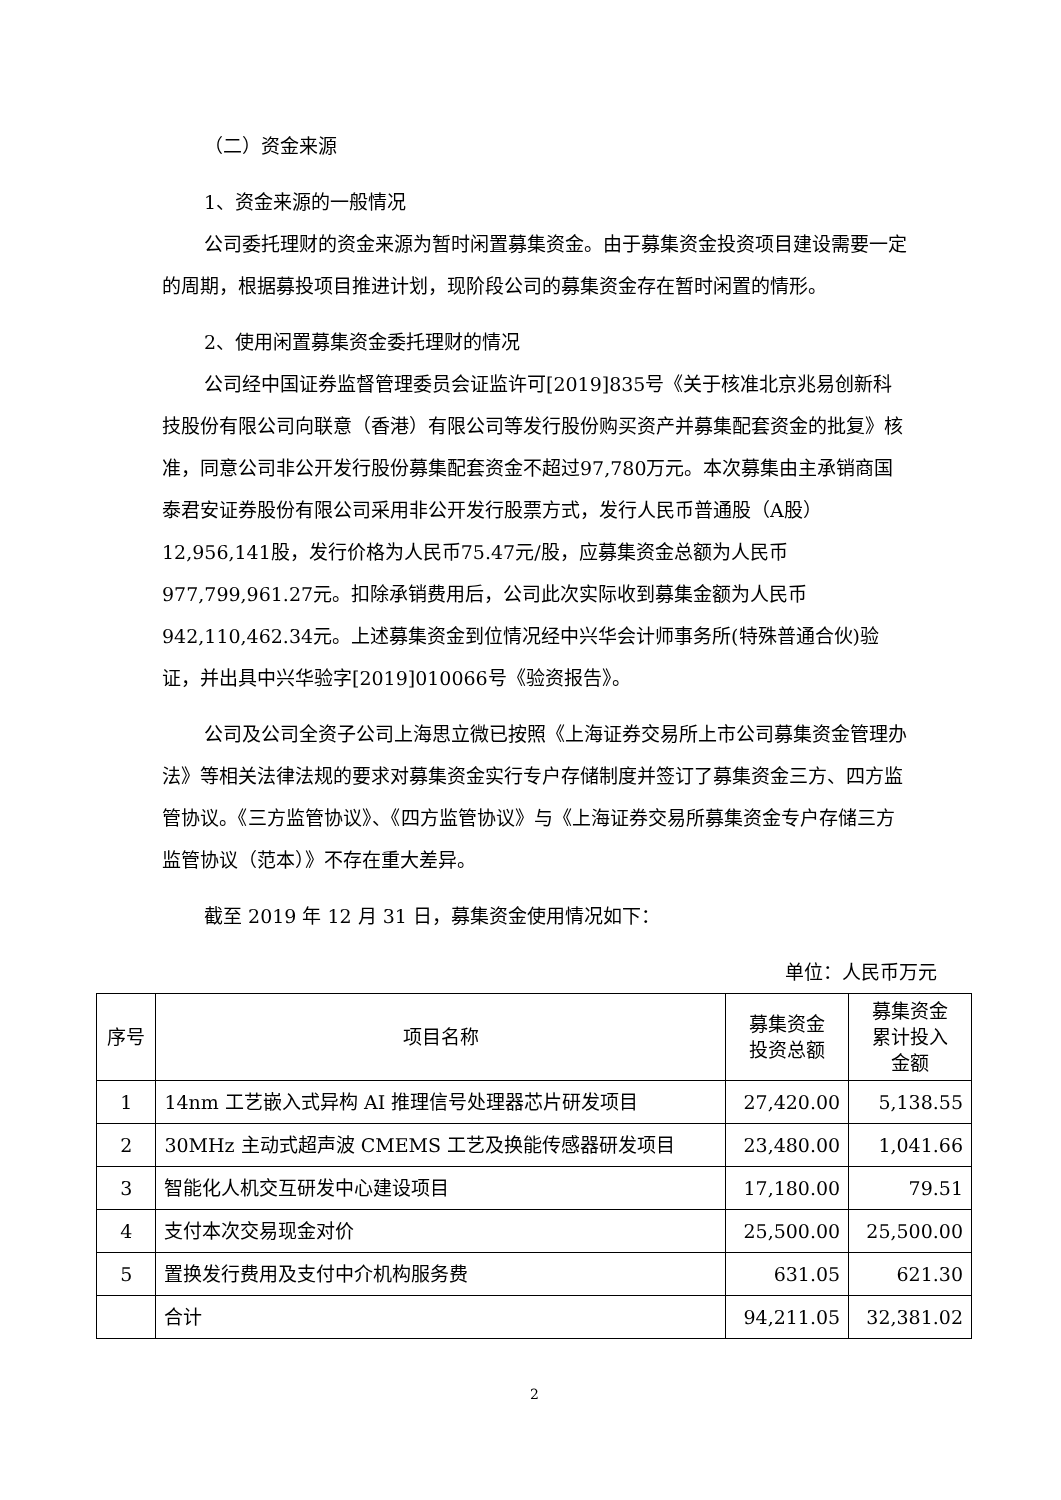（二）资金来源
1、资金来源的一般情况
公司委托理财的资金来源为暂时闲置募集资金。由于募集资金投资项目建设需要一定的周期，根据募投项目推进计划，现阶段公司的募集资金存在暂时闲置的情形。
2、使用闲置募集资金委托理财的情况
公司经中国证券监督管理委员会证监许可[2019]835号《关于核准北京兆易创新科技股份有限公司向联意（香港）有限公司等发行股份购买资产并募集配套资金的批复》核准，同意公司非公开发行股份募集配套资金不超过97,780万元。本次募集由主承销商国泰君安证券股份有限公司采用非公开发行股票方式，发行人民币普通股（A股）12,956,141股，发行价格为人民币75.47元/股，应募集资金总额为人民币977,799,961.27元。扣除承销费用后，公司此次实际收到募集金额为人民币942,110,462.34元。上述募集资金到位情况经中兴华会计师事务所(特殊普通合伙)验证，并出具中兴华验字[2019]010066号《验资报告》。
公司及公司全资子公司上海思立微已按照《上海证券交易所上市公司募集资金管理办法》等相关法律法规的要求对募集资金实行专户存储制度并签订了募集资金三方、四方监管协议。《三方监管协议》、《四方监管协议》与《上海证券交易所募集资金专户存储三方监管协议（范本）》不存在重大差异。
截至 2019 年 12 月 31 日，募集资金使用情况如下：
单位：人民币万元
| 序号 | 项目名称 | 募集资金 投资总额 | 募集资金 累计投入 金额 |
| --- | --- | --- | --- |
| 1 | 14nm 工艺嵌入式异构 AI 推理信号处理器芯片研发项目 | 27,420.00 | 5,138.55 |
| 2 | 30MHz 主动式超声波 CMEMS 工艺及换能传感器研发项目 | 23,480.00 | 1,041.66 |
| 3 | 智能化人机交互研发中心建设项目 | 17,180.00 | 79.51 |
| 4 | 支付本次交易现金对价 | 25,500.00 | 25,500.00 |
| 5 | 置换发行费用及支付中介机构服务费 | 631.05 | 621.30 |
| | 合计 | 94,211.05 | 32,381.02 |
2